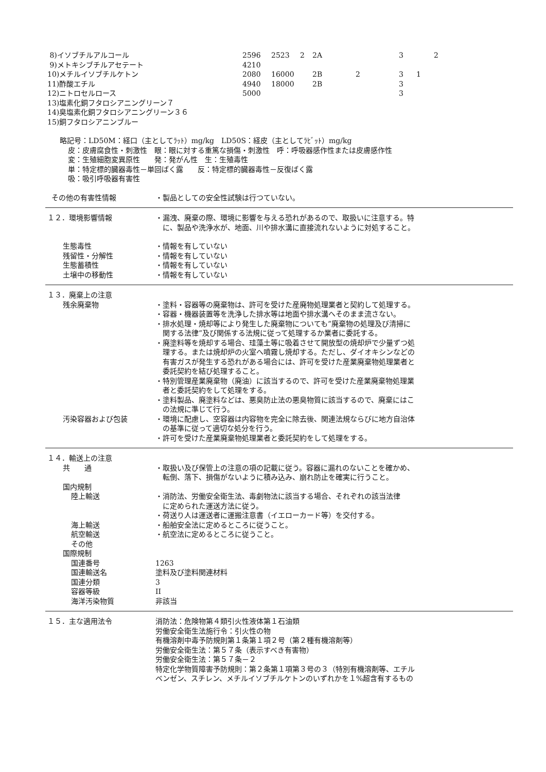| 8)イソブチルアルコール | 2596 | 2523 | 2 | 2A | | 3 | | 2 |
| 9)メトキシブチルアセテート | 4210 | | | | | | | |
| 10)メチルイソブチルケトン | 2080 | 16000 | | 2B | 2 | 3 | 1 | |
| 11)酢酸エチル | 4940 | 18000 | | 2B | | 3 | | |
| 12)ニトロセルロース | 5000 | | | | | 3 | | |
| 13)塩素化銅フタロシアニングリーン７ | | | | | | | | |
| 14)臭塩素化銅フタロシアニングリーン３６ | | | | | | | | |
| 15)銅フタロシアニンブルー | | | | | | | | |
略記号：LD50M：経口（主としてﾗｯﾄ）mg/kg　LD50S：経皮（主としてﾗﾋﾞｯﾄ）mg/kg
皮：皮膚腐食性・刺激性　眼：眼に対する重篤な損傷・刺激性　呼：呼吸器感作性または皮膚感作性
変：生殖細胞変異原性　　発：発がん性　生：生殖毒性
単：特定標的臓器毒性－単回ばく露　　反：特定標的臓器毒性－反復ばく露
吸：吸引呼吸器有害性
その他の有害性情報 ・製品としての安全性試験は行つていない。
１２．環境影響情報 ・漏洩、廃棄の際、環境に影響を与える恐れがあるので、取扱いに注意する。特
　に、製品や洗浄水が、地面、川や排水溝に直接流れないように対処すること。
生態毒性 ・情報を有していない
残留性・分解性 ・情報を有していない
生態蓄積性 ・情報を有していない
土壌中の移動性 ・情報を有していない
１３．廃棄上の注意
残余廃棄物 ・塗料・容器等の廃棄物は、許可を受けた産廃物処理業者と契約して処理する。
・容器・機器装置等を洗浄した排水等は地面や排水溝へそのまま流さない。
・排水処理・焼却等により発生した廃棄物についても”廃棄物の処理及び清掃に
　関する法律”及び関係する法規に従って処理するか業者に委託する。
・廃塗料等を焼却する場合、珪藻土等に吸着させて開放型の焼却炉で少量ずつ処
　理する。または焼却炉の火室へ噴霧し焼却する。ただし、ダイオキシンなどの
　有害ガスが発生する恐れがある場合には、許可を受けた産業廃棄物処理業者と
　委託契約を結び処理すること。
・特別管理産業廃棄物（廃油）に該当するので、許可を受けた産業廃棄物処理業
　者と委託契約をして処理をする。
・塗料製品、廃塗料などは、悪臭防止法の悪臭物質に該当するので、廃棄にはこ
　の法規に準じて行う。
汚染容器および包装 ・環境に配慮し、空容器は内容物を完全に除去後、関連法規ならびに地方自治体
　の基準に従って適切な処分を行う。
・許可を受けた産業廃棄物処理業者と委託契約をして処理をする。
１４．輸送上の注意
共　　通 ・取扱い及び保管上の注意の項の記載に従う。容器に漏れのないことを確かめ、
　転倒、落下、損傷がないように積み込み、崩れ防止を確実に行うこと。
国内規制
陸上輸送 ・消防法、労働安全衛生法、毒劇物法に該当する場合、それぞれの該当法律
　に定められた運送方法に従う。
・荷送り人は運送者に運搬注意書（イエローカード等）を交付する。
海上輸送 ・船舶安全法に定めるところに従うこと。
航空輸送 ・航空法に定めるところに従うこと。
その他
国際規制
国連番号 1263
国連輸送名 塗料及び塗料関連材料
国連分類 3
容器等級 II
海洋汚染物質 非該当
１５．主な適用法令 消防法：危険物第４類引火性液体第１石油類
労働安全衛生法施行令：引火性の物
有機溶剤中毒予防規則第１条第１項２号（第２種有機溶剤等）
労働安全衛生法：第５７条（表示すべき有害物）
労働安全衛生法：第５７条－２
特定化学物質障害予防規則：第２条第１項第３号の３（特別有機溶剤等、エチル
ベンゼン、スチレン、メチルイソブチルケトンのいずれかを１%超含有するもの